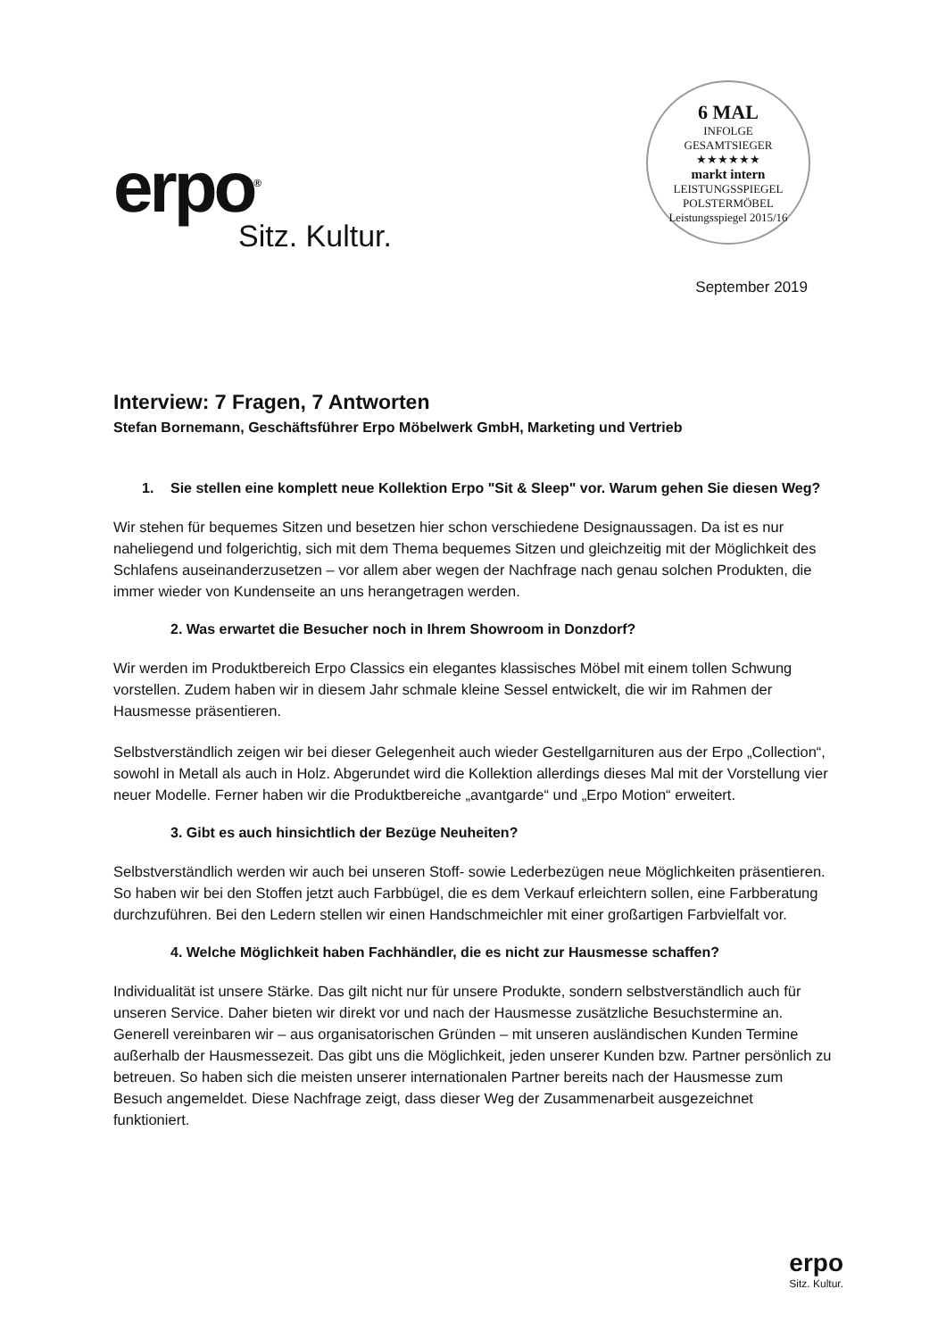erpo<sup>®</sup>
Sitz. Kultur.
6 MAL
INFOLGE
GESAMTSIEGER
★★★★★★
markt intern
LEISTUNGSSPIEGEL
POLSTERMÖBEL
Leistungsspiegel 2015/16
September 2019
Interview: 7 Fragen, 7 Antworten
Stefan Bornemann, Geschäftsführer Erpo Möbelwerk GmbH, Marketing und Vertrieb
1. Sie stellen eine komplett neue Kollektion Erpo "Sit & Sleep" vor. Warum gehen Sie diesen Weg?
Wir stehen für bequemes Sitzen und besetzen hier schon verschiedene Designaussagen. Da ist es nur naheliegend und folgerichtig, sich mit dem Thema bequemes Sitzen und gleichzeitig mit der Möglichkeit des Schlafens auseinanderzusetzen – vor allem aber wegen der Nachfrage nach genau solchen Produkten, die immer wieder von Kundenseite an uns herangetragen werden.
2. Was erwartet die Besucher noch in Ihrem Showroom in Donzdorf?
Wir werden im Produktbereich Erpo Classics ein elegantes klassisches Möbel mit einem tollen Schwung vorstellen. Zudem haben wir in diesem Jahr schmale kleine Sessel entwickelt, die wir im Rahmen der Hausmesse präsentieren.
Selbstverständlich zeigen wir bei dieser Gelegenheit auch wieder Gestellgarnituren aus der Erpo „Collection“, sowohl in Metall als auch in Holz. Abgerundet wird die Kollektion allerdings dieses Mal mit der Vorstellung vier neuer Modelle. Ferner haben wir die Produktbereiche „avantgarde“ und „Erpo Motion“ erweitert.
3. Gibt es auch hinsichtlich der Bezüge Neuheiten?
Selbstverständlich werden wir auch bei unseren Stoff- sowie Lederbezügen neue Möglichkeiten präsentieren. So haben wir bei den Stoffen jetzt auch Farbbügel, die es dem Verkauf erleichtern sollen, eine Farbberatung durchzuführen. Bei den Ledern stellen wir einen Handschmeichler mit einer großartigen Farbvielfalt vor.
4. Welche Möglichkeit haben Fachhändler, die es nicht zur Hausmesse schaffen?
Individualität ist unsere Stärke. Das gilt nicht nur für unsere Produkte, sondern selbstverständlich auch für unseren Service. Daher bieten wir direkt vor und nach der Hausmesse zusätzliche Besuchstermine an. Generell vereinbaren wir – aus organisatorischen Gründen – mit unseren ausländischen Kunden Termine außerhalb der Hausmessezeit. Das gibt uns die Möglichkeit, jeden unserer Kunden bzw. Partner persönlich zu betreuen. So haben sich die meisten unserer internationalen Partner bereits nach der Hausmesse zum Besuch angemeldet. Diese Nachfrage zeigt, dass dieser Weg der Zusammenarbeit ausgezeichnet funktioniert.
erpo
Sitz. Kultur.